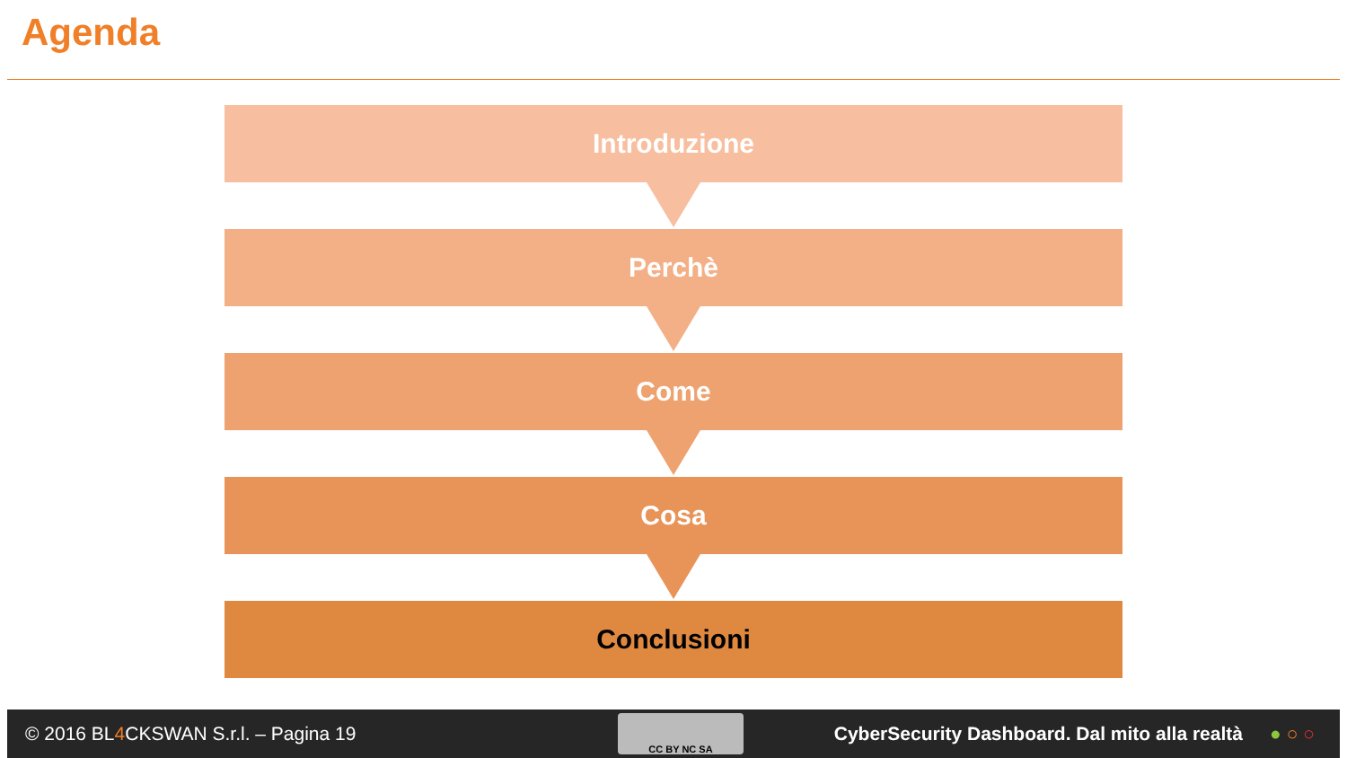Agenda
Introduzione
Perchè
Come
Cosa
Conclusioni
© 2016 BL4 CKSWAN S.r.l. – Pagina 19 CC BY NC SA CyberSecurity Dashboard. Dal mito alla realtà ●○○